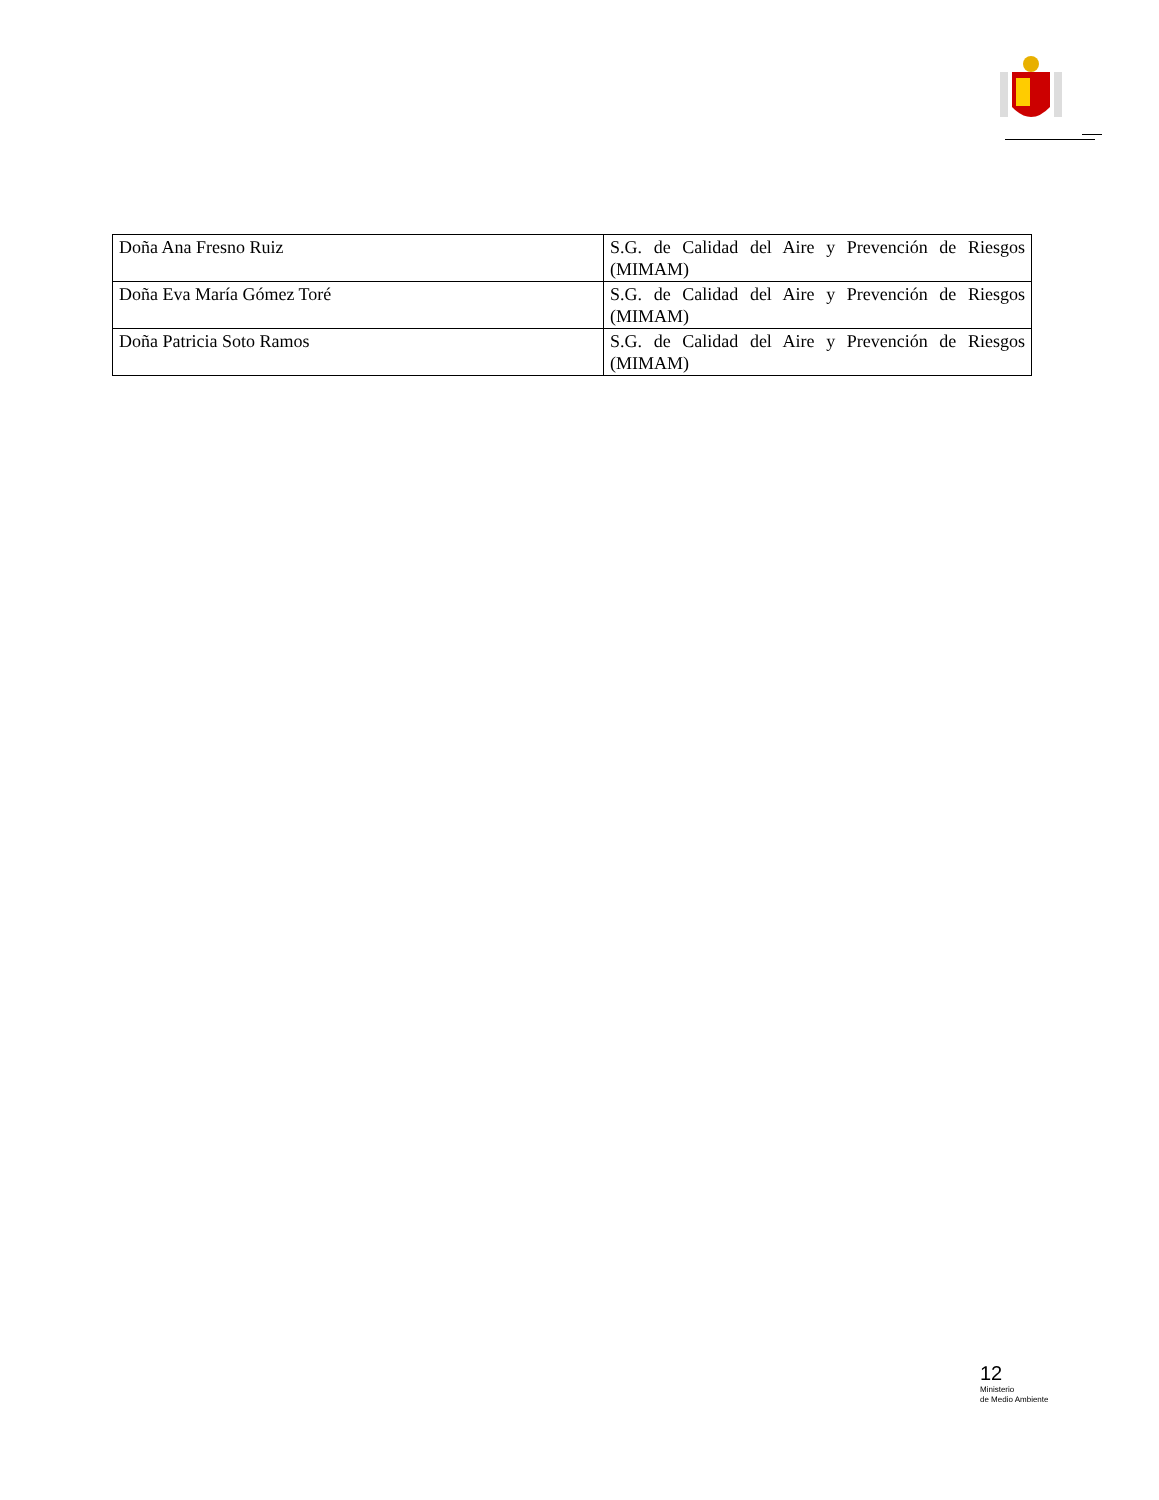| Doña Ana Fresno Ruiz | S.G. de Calidad del Aire y Prevención de Riesgos (MIMAM) |
| Doña Eva María Gómez Toré | S.G. de Calidad del Aire y Prevención de Riesgos (MIMAM) |
| Doña Patricia Soto Ramos | S.G. de Calidad del Aire y Prevención de Riesgos (MIMAM) |
12
Ministerio
de Medio Ambiente